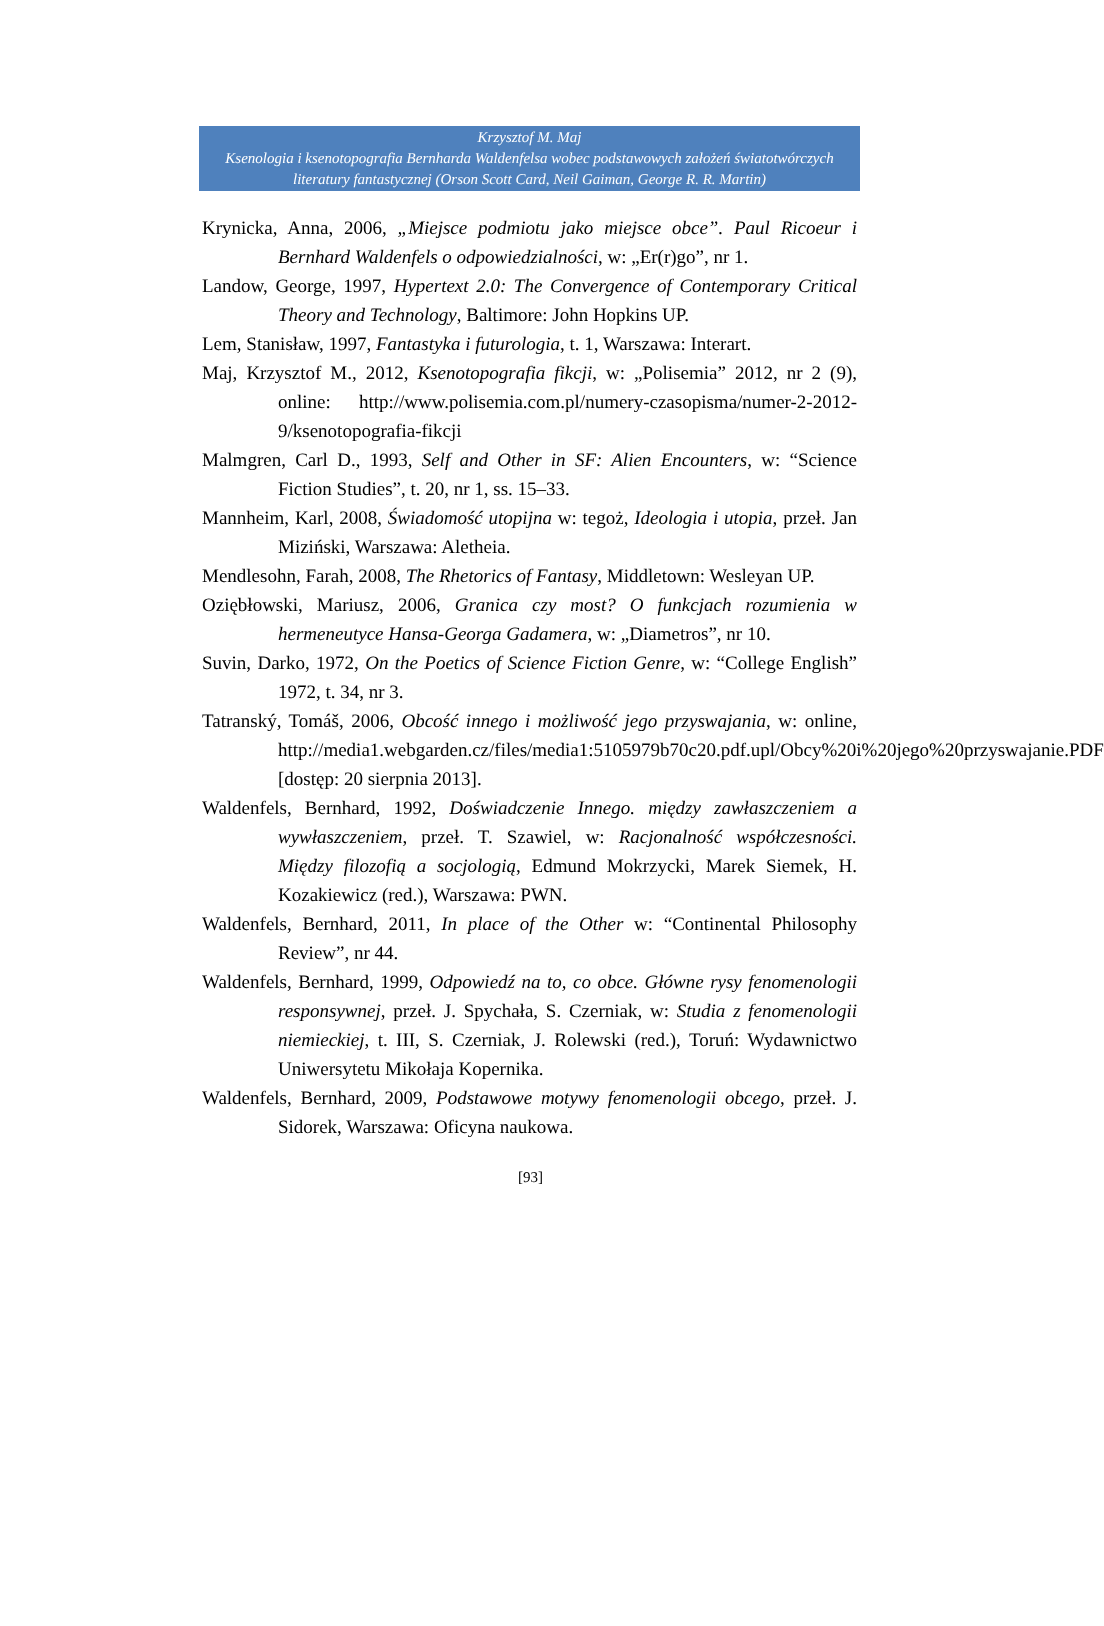Krzysztof M. Maj
Ksenologia i ksenotopografia Bernharda Waldenfelsa wobec podstawowych założeń światotwórczych literatury fantastycznej (Orson Scott Card, Neil Gaiman, George R. R. Martin)
Krynicka, Anna, 2006, „Miejsce podmiotu jako miejsce obce”. Paul Ricoeur i Bernhard Waldenfels o odpowiedzialności, w: „Er(r)go”, nr 1.
Landow, George, 1997, Hypertext 2.0: The Convergence of Contemporary Critical Theory and Technology, Baltimore: John Hopkins UP.
Lem, Stanisław, 1997, Fantastyka i futurologia, t. 1, Warszawa: Interart.
Maj, Krzysztof M., 2012, Ksenotopografia fikcji, w: „Polisemia” 2012, nr 2 (9), online: http://www.polisemia.com.pl/numery-czasopisma/numer-2-2012-9/ksenotopografia-fikcji
Malmgren, Carl D., 1993, Self and Other in SF: Alien Encounters, w: “Science Fiction Studies”, t. 20, nr 1, ss. 15–33.
Mannheim, Karl, 2008, Świadomość utopijna w: tegoż, Ideologia i utopia, przeł. Jan Miziński, Warszawa: Aletheia.
Mendlesohn, Farah, 2008, The Rhetorics of Fantasy, Middletown: Wesleyan UP.
Oziębłowski, Mariusz, 2006, Granica czy most? O funkcjach rozumienia w hermeneutyce Hansa-Georga Gadamera, w: „Diametros”, nr 10.
Suvin, Darko, 1972, On the Poetics of Science Fiction Genre, w: “College English” 1972, t. 34, nr 3.
Tatranský, Tomáš, 2006, Obcość innego i możliwość jego przyswajania, w: online, http://media1.webgarden.cz/files/media1:5105979b70c20.pdf.upl/Obcy%20i%20jego%20przyswajanie.PDF [dostęp: 20 sierpnia 2013].
Waldenfels, Bernhard, 1992, Doświadczenie Innego. między zawłaszczeniem a wywłaszczeniem, przeł. T. Szawiel, w: Racjonalność współczesności. Między filozofią a socjologią, Edmund Mokrzycki, Marek Siemek, H. Kozakiewicz (red.), Warszawa: PWN.
Waldenfels, Bernhard, 2011, In place of the Other w: “Continental Philosophy Review”, nr 44.
Waldenfels, Bernhard, 1999, Odpowiedź na to, co obce. Główne rysy fenomenologii responsywnej, przeł. J. Spychała, S. Czerniak, w: Studia z fenomenologii niemieckiej, t. III, S. Czerniak, J. Rolewski (red.), Toruń: Wydawnictwo Uniwersytetu Mikołaja Kopernika.
Waldenfels, Bernhard, 2009, Podstawowe motywy fenomenologii obcego, przeł. J. Sidorek, Warszawa: Oficyna naukowa.
[93]